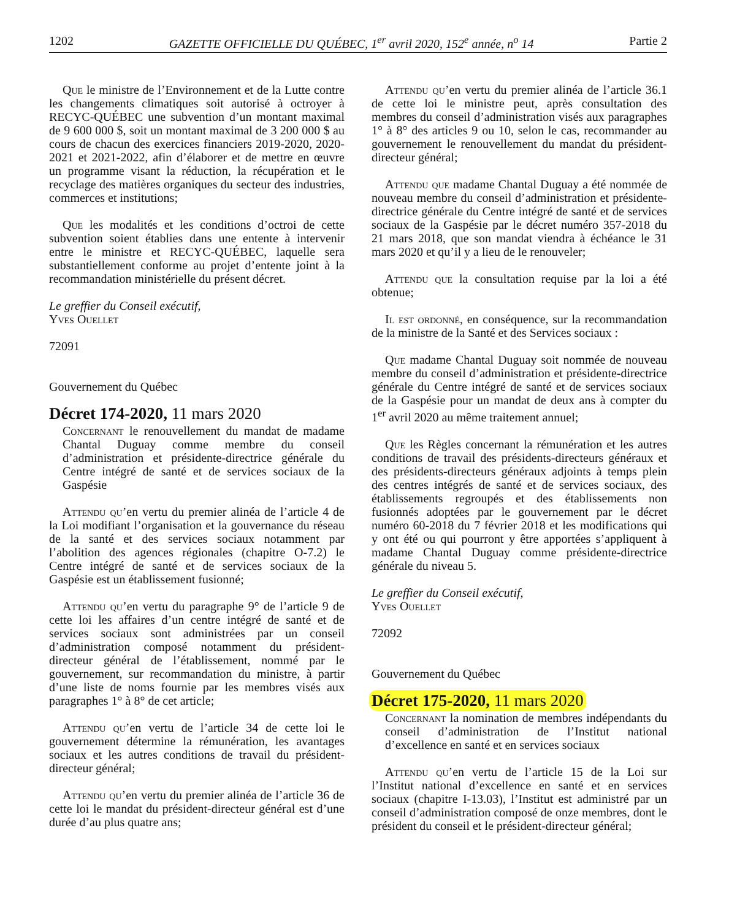1202 GAZETTE OFFICIELLE DU QUÉBEC, 1<sup>er</sup> avril 2020, 152<sup>e</sup> année, n<sup>o</sup> 14 Partie 2
Que le ministre de l’Environnement et de la Lutte contre les changements climatiques soit autorisé à octroyer à RECYC-QUÉBEC une subvention d’un montant maximal de 9 600 000 $, soit un montant maximal de 3 200 000 $ au cours de chacun des exercices financiers 2019-2020, 2020-2021 et 2021-2022, afin d’élaborer et de mettre en œuvre un programme visant la réduction, la récupération et le recyclage des matières organiques du secteur des industries, commerces et institutions;
Que les modalités et les conditions d’octroi de cette subvention soient établies dans une entente à intervenir entre le ministre et RECYC-QUÉBEC, laquelle sera substantiellement conforme au projet d’entente joint à la recommandation ministérielle du présent décret.
Le greffier du Conseil exécutif,
Yves Ouellet
72091
Gouvernement du Québec
Décret 174-2020, 11 mars 2020
Concernant le renouvellement du mandat de madame Chantal Duguay comme membre du conseil d’administration et présidente-directrice générale du Centre intégré de santé et de services sociaux de la Gaspésie
Attendu qu’en vertu du premier alinéa de l’article 4 de la Loi modifiant l’organisation et la gouvernance du réseau de la santé et des services sociaux notamment par l’abolition des agences régionales (chapitre O-7.2) le Centre intégré de santé et de services sociaux de la Gaspésie est un établissement fusionné;
Attendu qu’en vertu du paragraphe 9° de l’article 9 de cette loi les affaires d’un centre intégré de santé et de services sociaux sont administrées par un conseil d’administration composé notamment du président-directeur général de l’établissement, nommé par le gouvernement, sur recommandation du ministre, à partir d’une liste de noms fournie par les membres visés aux paragraphes 1° à 8° de cet article;
Attendu qu’en vertu de l’article 34 de cette loi le gouvernement détermine la rémunération, les avantages sociaux et les autres conditions de travail du président-directeur général;
Attendu qu’en vertu du premier alinéa de l’article 36 de cette loi le mandat du président-directeur général est d’une durée d’au plus quatre ans;
Attendu qu’en vertu du premier alinéa de l’article 36.1 de cette loi le ministre peut, après consultation des membres du conseil d’administration visés aux paragraphes 1° à 8° des articles 9 ou 10, selon le cas, recommander au gouvernement le renouvellement du mandat du président-directeur général;
Attendu que madame Chantal Duguay a été nommée de nouveau membre du conseil d’administration et présidente-directrice générale du Centre intégré de santé et de services sociaux de la Gaspésie par le décret numéro 357-2018 du 21 mars 2018, que son mandat viendra à échéance le 31 mars 2020 et qu’il y a lieu de le renouveler;
Attendu que la consultation requise par la loi a été obtenue;
Il est ordonné, en conséquence, sur la recommandation de la ministre de la Santé et des Services sociaux :
Que madame Chantal Duguay soit nommée de nouveau membre du conseil d’administration et présidente-directrice générale du Centre intégré de santé et de services sociaux de la Gaspésie pour un mandat de deux ans à compter du 1<sup>er</sup> avril 2020 au même traitement annuel;
Que les Règles concernant la rémunération et les autres conditions de travail des présidents-directeurs généraux et des présidents-directeurs généraux adjoints à temps plein des centres intégrés de santé et de services sociaux, des établissements regroupés et des établissements non fusionnés adoptées par le gouvernement par le décret numéro 60-2018 du 7 février 2018 et les modifications qui y ont été ou qui pourront y être apportées s’appliquent à madame Chantal Duguay comme présidente-directrice générale du niveau 5.
Le greffier du Conseil exécutif,
Yves Ouellet
72092
Gouvernement du Québec
Décret 175-2020, 11 mars 2020
Concernant la nomination de membres indépendants du conseil d’administration de l’Institut national d’excellence en santé et en services sociaux
Attendu qu’en vertu de l’article 15 de la Loi sur l’Institut national d’excellence en santé et en services sociaux (chapitre I-13.03), l’Institut est administré par un conseil d’administration composé de onze membres, dont le président du conseil et le président-directeur général;